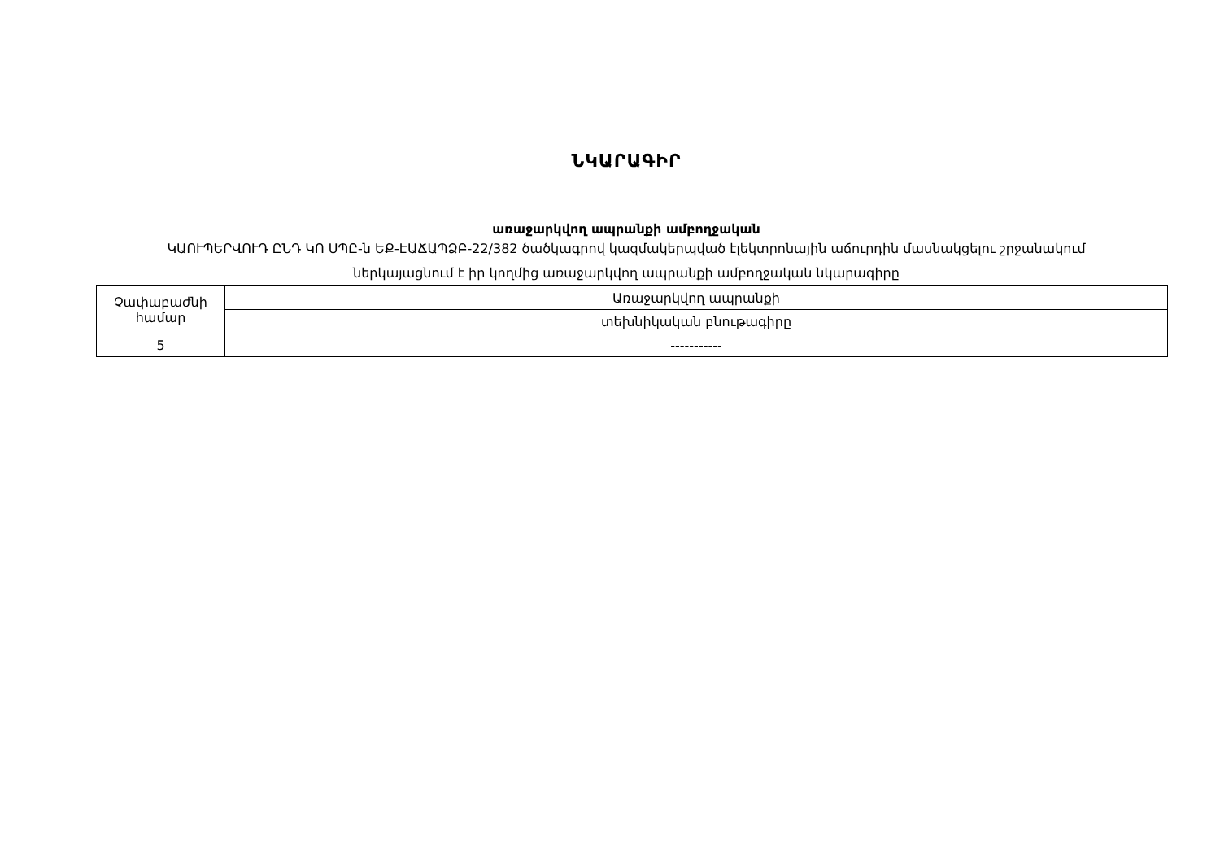ՆԿԱՐԱԳԻՐ
առաջարկվող ապրանքի ամբողջական
ԿԱՈՒՊԵՐՎՈՒԴ ԸՆԴ ԿՈ ՍՊԸ-ն ԵՔ-ԷԱՃԱՊՁԲ-22/382 ծածկագրով կազմակերպված էլեկտրոնային աճուրդին մասնակցելու շրջանակում ներկայացնում է իր կողմից առաջարկվող ապրանքի ամբողջական նկարագիրը
| Չափաբաժնի համար | Առաջարկվող ապրանքի |
| --- | --- |
| | տեխնիկական բնութագիրը |
| 5 | ----------- |